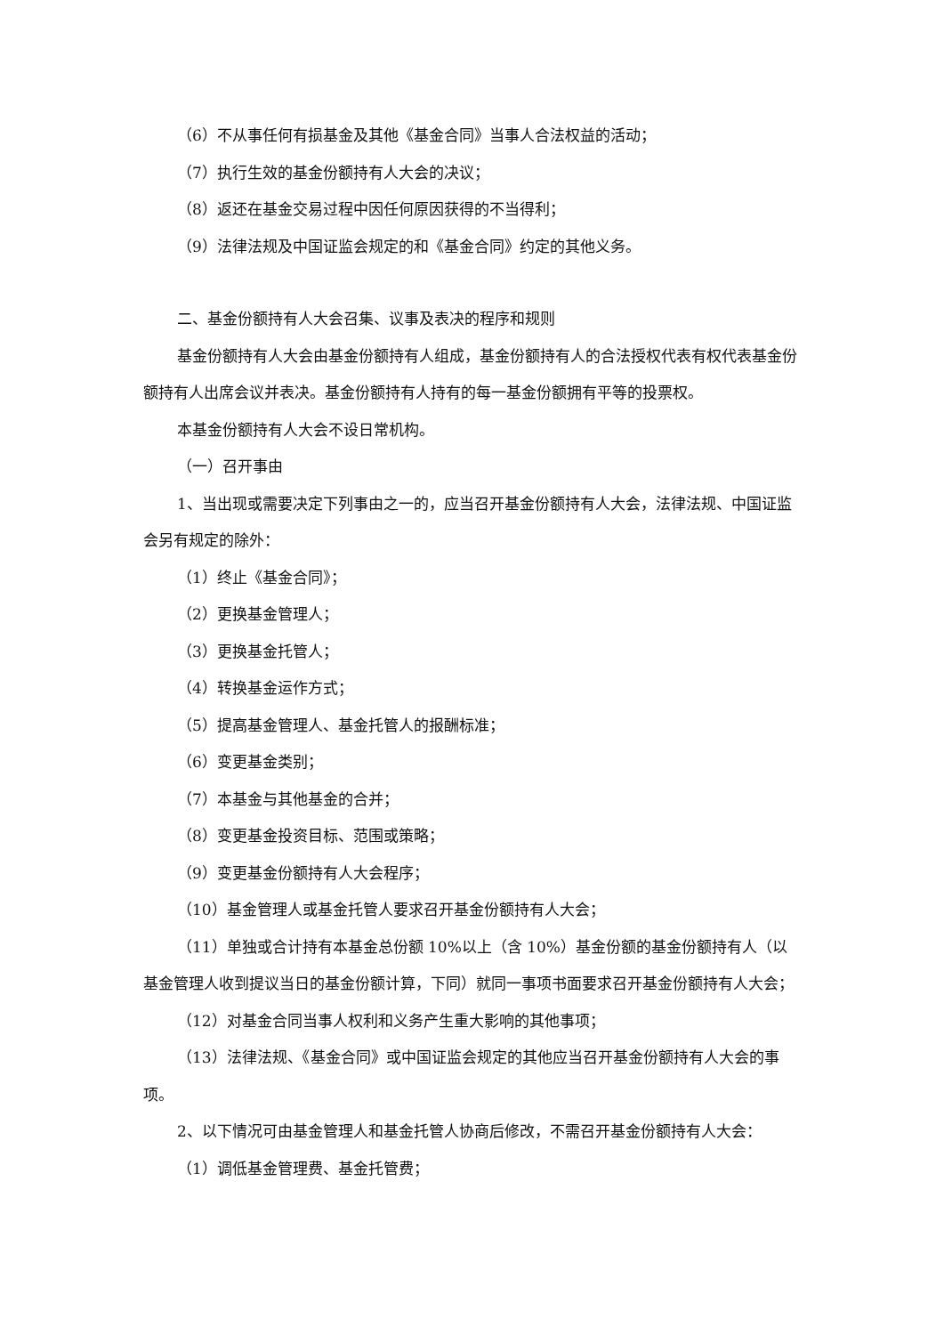（6）不从事任何有损基金及其他《基金合同》当事人合法权益的活动；
（7）执行生效的基金份额持有人大会的决议；
（8）返还在基金交易过程中因任何原因获得的不当得利；
（9）法律法规及中国证监会规定的和《基金合同》约定的其他义务。
二、基金份额持有人大会召集、议事及表决的程序和规则
基金份额持有人大会由基金份额持有人组成，基金份额持有人的合法授权代表有权代表基金份额持有人出席会议并表决。基金份额持有人持有的每一基金份额拥有平等的投票权。
本基金份额持有人大会不设日常机构。
（一）召开事由
1、当出现或需要决定下列事由之一的，应当召开基金份额持有人大会，法律法规、中国证监会另有规定的除外：
（1）终止《基金合同》；
（2）更换基金管理人；
（3）更换基金托管人；
（4）转换基金运作方式；
（5）提高基金管理人、基金托管人的报酬标准；
（6）变更基金类别；
（7）本基金与其他基金的合并；
（8）变更基金投资目标、范围或策略；
（9）变更基金份额持有人大会程序；
（10）基金管理人或基金托管人要求召开基金份额持有人大会；
（11）单独或合计持有本基金总份额 10%以上（含 10%）基金份额的基金份额持有人（以基金管理人收到提议当日的基金份额计算，下同）就同一事项书面要求召开基金份额持有人大会；
（12）对基金合同当事人权利和义务产生重大影响的其他事项；
（13）法律法规、《基金合同》或中国证监会规定的其他应当召开基金份额持有人大会的事项。
2、以下情况可由基金管理人和基金托管人协商后修改，不需召开基金份额持有人大会：
（1）调低基金管理费、基金托管费；